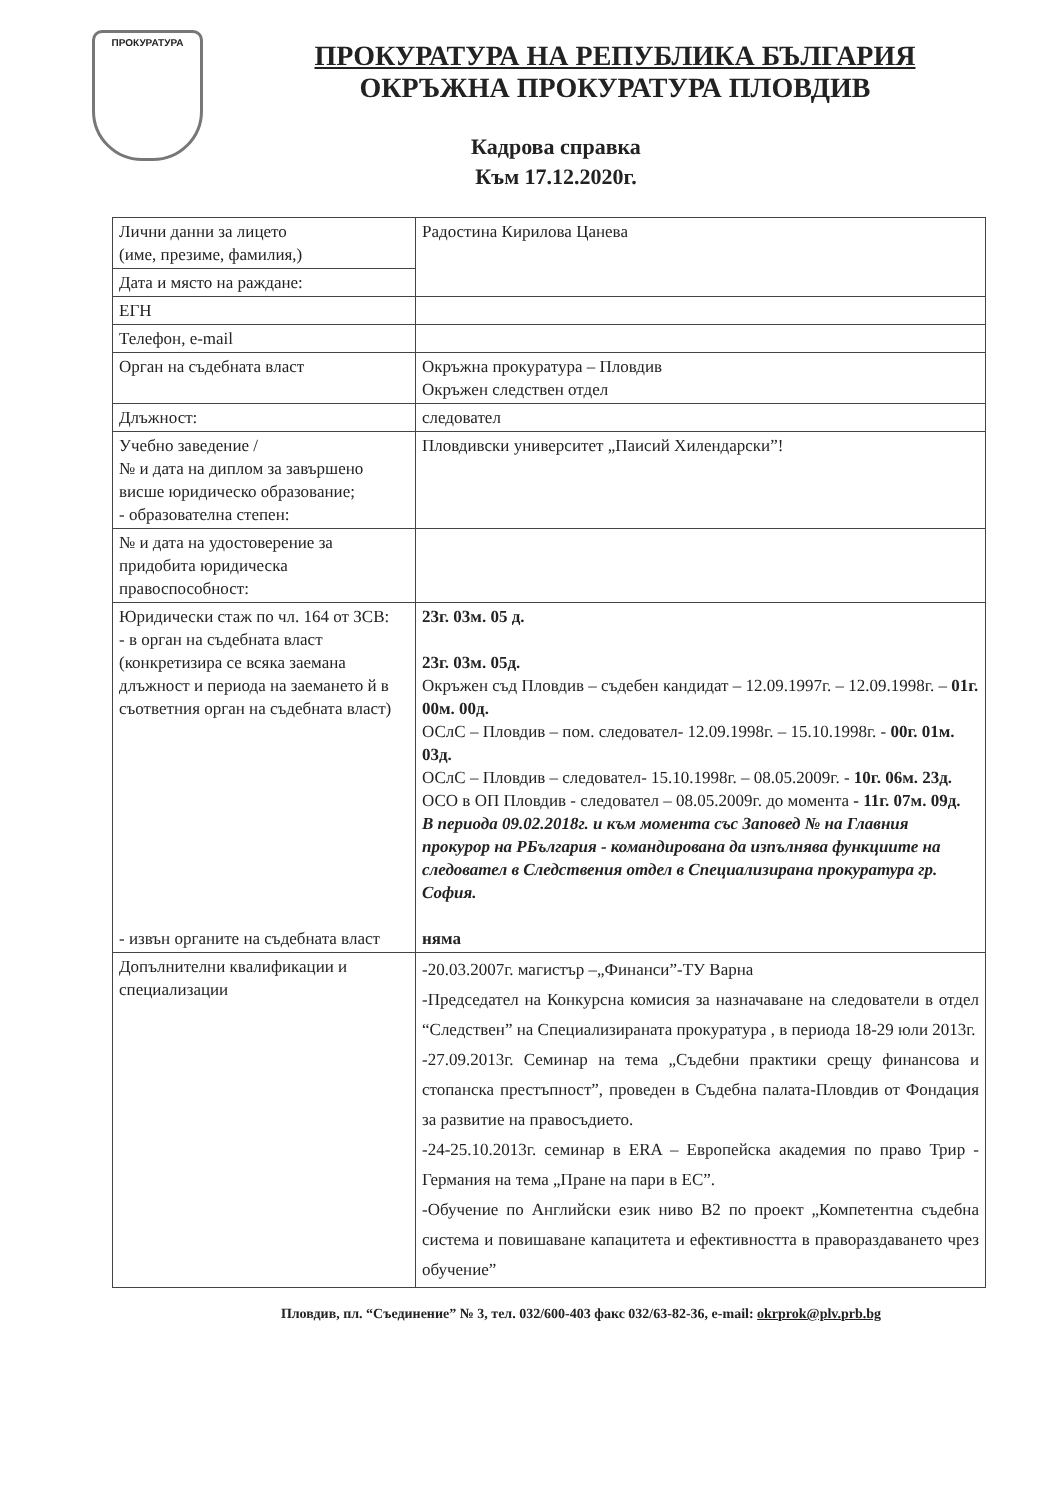ПРОКУРАТУРА
ПРОКУРАТУРА НА РЕПУБЛИКА БЪЛГАРИЯ
ОКРЪЖНА ПРОКУРАТУРА ПЛОВДИВ
Кадрова справка
Към 17.12.2020г.
| Лични данни за лицето (име, презиме, фамилия,) | Радостина Кирилова Цанева |
| Дата и място на раждане: | |
| ЕГН | |
| Телефон, e-mail | |
| Орган на съдебната власт | Окръжна прокуратура – Пловдив Окръжен следствен отдел |
| Длъжност: | следовател |
| Учебно заведение / № и дата на диплом за завършено висше юридическо образование; - образователна степен: | Пловдивски университет „Паисий Хилендарски”! |
| № и дата на удостоверение за придобита юридическа правоспособност: | |
| Юридически стаж по чл. 164 от ЗСВ: - в орган на съдебната власт (конкретизира се всяка заемана длъжност и периода на заемането й в съответния орган на съдебната власт) - извън органите на съдебната власт | 23г. 03м. 05 д. 23г. 03м. 05д. Окръжен съд Пловдив – съдебен кандидат – 12.09.1997г. – 12.09.1998г. – 01г. 00м. 00д. ОСлС – Пловдив – пом. следовател- 12.09.1998г. – 15.10.1998г. - 00г. 01м. 03д. ОСлС – Пловдив – следовател- 15.10.1998г. – 08.05.2009г. - 10г. 06м. 23д. ОСО в ОП Пловдив - следовател – 08.05.2009г. до момента - 11г. 07м. 09д. В периода 09.02.2018г. и към момента със Заповед № на Главния прокурор на РБългария - командирована да изпълнява функциите на следовател в Следствения отдел в Специализирана прокуратура гр. София. няма |
| Допълнителни квалификации и специализации | -20.03.2007г. магистър –„Финанси”-ТУ Варна -Председател на Конкурсна комисия за назначаване на следователи в отдел “Следствен” на Специализираната прокуратура , в периода 18-29 юли 2013г. -27.09.2013г. Семинар на тема „Съдебни практики срещу финансова и стопанска престъпност”, проведен в Съдебна палата-Пловдив от Фондация за развитие на правосъдието. -24-25.10.2013г. семинар в ERA – Европейска академия по право Трир - Германия на тема „Пране на пари в ЕС”. -Обучение по Английски език ниво В2 по проект „Компетентна съдебна система и повишаване капацитета и ефективността в правораздаването чрез обучение” |
Пловдив, пл. “Съединение” № 3, тел. 032/600-403 факс 032/63-82-36, e-mail: okrprok@plv.prb.bg